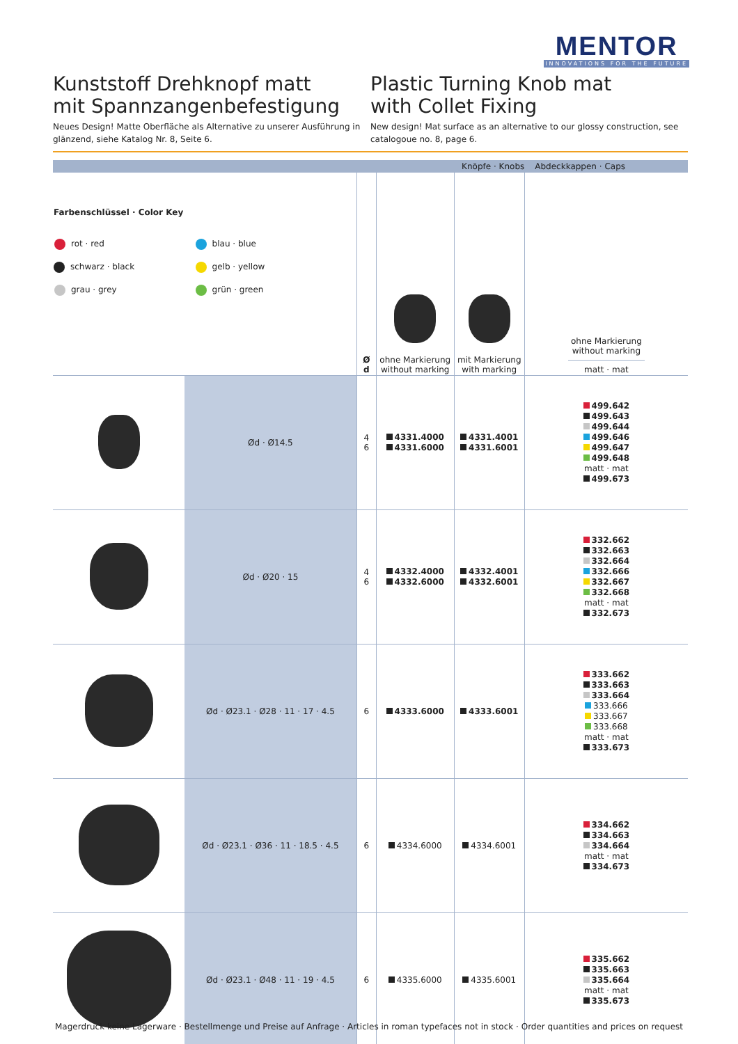MENTOR
INNOVATIONS FOR THE FUTURE
Kunststoff Drehknopf matt
mit Spannzangenbefestigung
Neues Design! Matte Oberfläche als Alternative zu unserer Ausführung in glänzend, siehe Katalog Nr. 8, Seite 6.
Plastic Turning Knob mat
with Collet Fixing
New design! Mat surface as an alternative to our glossy construction, see catalogoue no. 8, page 6.
| Knöpfe · Knobs | | | | | Abdeckkappen · Caps |
| --- | --- | --- | --- | --- | --- |
| Farbenschlüssel · Color Key / rot · red / blau · blue / / schwarz · black / gelb · yellow / / grau · grey / grün · green / | | Ø d | ohne Markierung without marking | mit Markierung with marking | ohne Markierung without marking matt · mat |
| | Ød · Ø14.5 | 4 6 | 4331.4000 4331.6000 | 4331.4001 4331.6001 | 499.642 499.643 499.644 499.646 499.647 499.648 matt · mat 499.673 |
| | Ød · Ø20 · 15 | 4 6 | 4332.4000 4332.6000 | 4332.4001 4332.6001 | 332.662 332.663 332.664 332.666 332.667 332.668 matt · mat 332.673 |
| | Ød · Ø23.1 · Ø28 · 11 · 17 · 4.5 | 6 | 4333.6000 | 4333.6001 | 333.662 333.663 333.664 333.666 333.667 333.668 matt · mat 333.673 |
| | Ød · Ø23.1 · Ø36 · 11 · 18.5 · 4.5 | 6 | 4334.6000 | 4334.6001 | 334.662 334.663 334.664 matt · mat 334.673 |
| | Ød · Ø23.1 · Ø48 · 11 · 19 · 4.5 | 6 | 4335.6000 | 4335.6001 | 335.662 335.663 335.664 matt · mat 335.673 |
Magerdruck keine Lagerware · Bestellmenge und Preise auf Anfrage · Articles in roman typefaces not in stock · Order quantities and prices on request